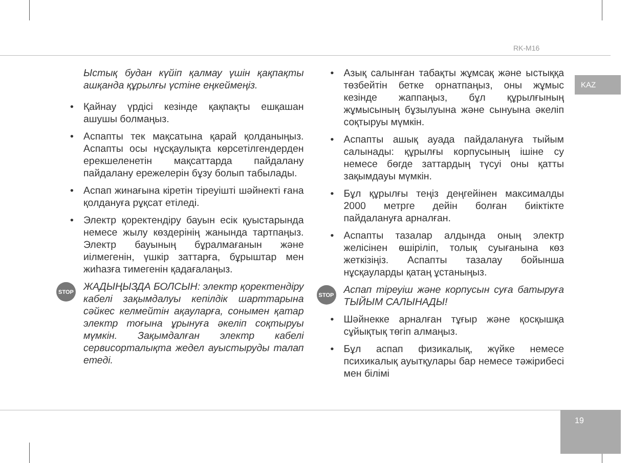RK-M16
KAZ
19
Ыстық будан күйіп қалмау үшін қақпақты ашқанда құрылғы үстіне еңкеймеңіз.
• Қайнау үрдісі кезінде қақпақты ешқашан ашушы болмаңыз.
• Аспапты тек мақсатына қарай қолданыңыз. Аспапты осы нұсқаулықта көрсетілгендерден ерекшеленетін мақсаттарда пайдалану пайдалану ережелерін бұзу болып табылады.
• Аспап жинағына кіретін тіреуішті шәйнекті ғана қолдануға рұқсат етіледі.
• Электр қоректендіру бауын есік қуыстарында немесе жылу көздерінің жанында тартпаңыз. Электр бауының бұралмағанын және иілмегенін, үшкір заттарға, бұрыштар мен жиһазға тимегенін қадағалаңыз.
STOP ЖАДЫҢЫЗДА БОЛСЫН: электр қоректендіру кабелі зақымдалуы кепілдік шарттарына сәйкес келмейтін ақауларға, сонымен қатар электр тоғына ұрынуға әкеліп соқтыруы мүмкін. Зақымдалған электр кабелі сервисорталықта жедел ауыстыруды талап етеді.
• Азық салынған табақты жұмсақ және ыстыққа төзбейтін бетке орнатпаңыз, оны жұмыс кезінде жаппаңыз, бұл құрылғының жұмысының бұзылуына және сынуына әкеліп соқтыруы мүмкін.
• Аспапты ашық ауада пайдалануға тыйым салынады: құрылғы корпусының ішіне су немесе бөгде заттардың түсуі оны қатты зақымдауы мүмкін.
• Бұл құрылғы теңіз деңгейінен максималды 2000 метрге дейін болған биіктікте пайдалануға арналған.
• Аспапты тазалар алдында оның электр желісінен өшіріліп, толық суығанына көз жеткізіңіз. Аспапты тазалау бойынша нұсқауларды қатаң ұстаныңыз.
STOP Аспап тіреуіш және корпусын суға батыруға ТЫЙЫМ САЛЫНАДЫ!
• Шәйнекке арналған тұғыр және қосқышқа сұйықтық төгіп алмаңыз.
• Бұл аспап физикалық, жүйке немесе психикалық ауытқулары бар немесе тәжірибесі мен білімі